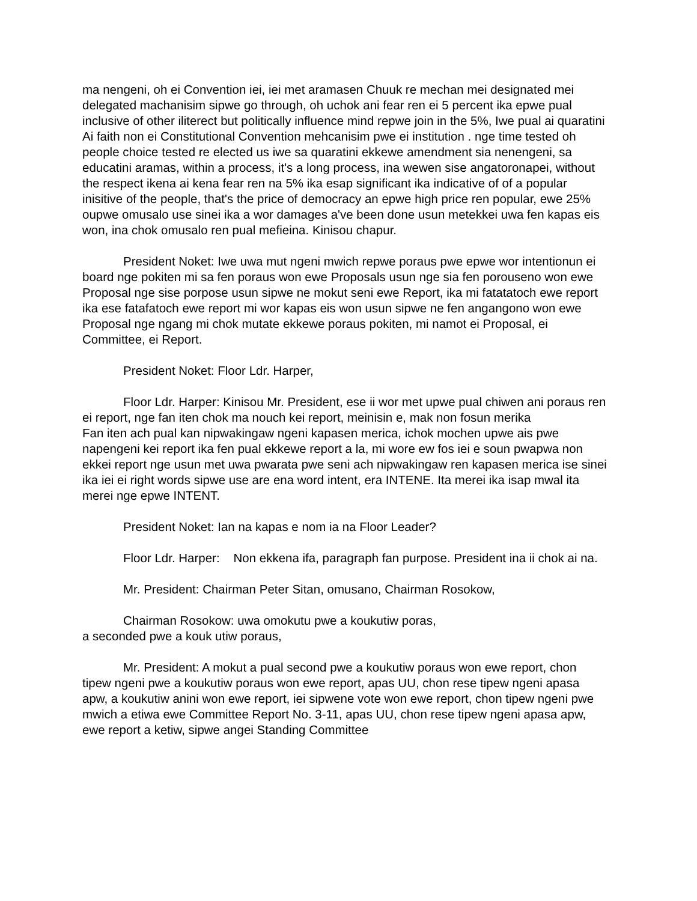ma nengeni, oh ei Convention iei, iei met aramasen Chuuk re mechan mei designated mei delegated machanisim sipwe go through, oh uchok ani fear ren ei 5 percent ika epwe pual inclusive of other iliterect but politically influence mind repwe join in the 5%, Iwe pual ai quaratini
Ai faith non ei Constitutional Convention mehcanisim pwe ei institution . nge time tested oh people choice tested re elected us iwe sa quaratini ekkewe amendment sia nenengeni, sa educatini aramas, within a process, it's a long process, ina wewen sise angatoronapei, without the respect ikena ai kena fear ren na 5% ika esap significant ika indicative of of a popular inisitive of the people, that's the price of democracy an epwe high price ren popular, ewe 25% oupwe omusalo use sinei ika a wor damages a've been done usun metekkei uwa fen kapas eis won, ina chok omusalo ren pual mefieina. Kinisou chapur.
President Noket: Iwe uwa mut ngeni mwich repwe poraus pwe epwe wor intentionun ei board nge pokiten mi sa fen poraus won ewe Proposals usun nge sia fen porouseno won ewe Proposal nge sise porpose usun sipwe ne mokut seni ewe Report, ika mi fatatatoch ewe report ika ese fatafatoch ewe report mi wor kapas eis won usun sipwe ne fen angangono won ewe Proposal nge ngang mi chok mutate ekkewe poraus pokiten, mi namot ei Proposal, ei Committee, ei Report.
President Noket: Floor Ldr. Harper,
Floor Ldr. Harper: Kinisou Mr. President, ese ii wor met upwe pual chiwen ani poraus ren ei report, nge fan iten chok ma nouch kei report, meinisin e, mak non fosun merika
Fan iten ach pual kan nipwakingaw ngeni kapasen merica, ichok mochen upwe ais pwe napengeni kei report ika fen pual ekkewe report a la, mi wore ew fos iei e soun pwapwa non ekkei report nge usun met uwa pwarata pwe seni ach nipwakingaw ren kapasen merica ise sinei ika iei ei right words sipwe use are ena word intent, era INTENE. Ita merei ika isap mwal ita merei nge epwe INTENT.
President Noket: Ian na kapas e nom ia na Floor Leader?
Floor Ldr. Harper: Non ekkena ifa, paragraph fan purpose. President ina ii chok ai na.
Mr. President: Chairman Peter Sitan, omusano, Chairman Rosokow,
Chairman Rosokow: uwa omokutu pwe a koukutiw poras,
a seconded pwe a kouk utiw poraus,
Mr. President: A mokut a pual second pwe a koukutiw poraus won ewe report, chon tipew ngeni pwe a koukutiw poraus won ewe report, apas UU, chon rese tipew ngeni apasa apw, a koukutiw anini won ewe report, iei sipwene vote won ewe report, chon tipew ngeni pwe mwich a etiwa ewe Committee Report No. 3-11, apas UU, chon rese tipew ngeni apasa apw, ewe report a ketiw, sipwe angei Standing Committee